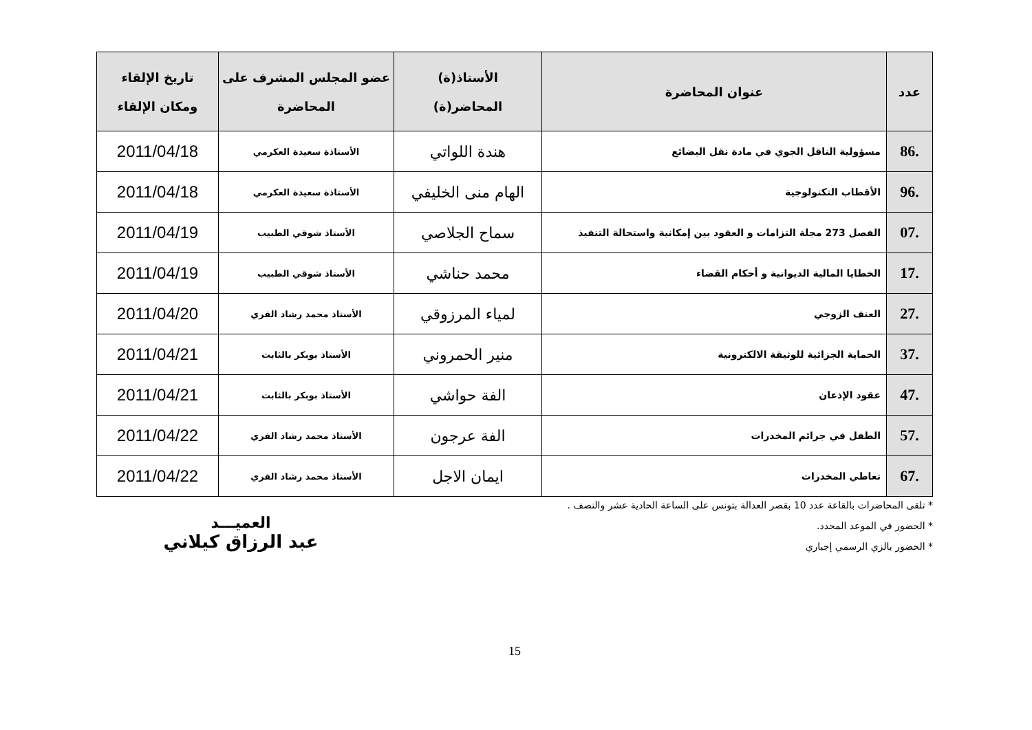| عدد | عنوان المحاضرة | الأستاذ(ة) المحاضر(ة) | عضو المجلس المشرف على المحاضرة | تاريخ الإلقاء ومكان الإلقاء |
| --- | --- | --- | --- | --- |
| .86 | مسؤولية الناقل الجوي في مادة نقل البضائع | هندة اللواتي | الأستاذة سعيدة العكرمي | 2011/04/18 |
| .96 | الأقطاب التكنولوجية | الهام منى الخليفي | الأستاذة سعيدة العكرمي | 2011/04/18 |
| .07 | الفصل 273 مجلة التزامات و العقود بين إمكانية واستحالة التنفيذ | سماح الجلاصي | الأستاذ شوقي الطبيب | 2011/04/19 |
| .17 | الخطايا المالية الديوانية و أحكام القضاء | محمد حناشي | الأستاذ شوقي الطبيب | 2011/04/19 |
| .27 | العنف الزوجي | لمياء المرزوقي | الأستاذ محمد رشاد الفري | 2011/04/20 |
| .37 | الحماية الجزائية للوثيقة الالكترونية | منير الحمروني | الأستاذ بوبكر بالثابت | 2011/04/21 |
| .47 | عقود الإذعان | الفة حواشي | الأستاذ بوبكر بالثابت | 2011/04/21 |
| .57 | الطفل في جرائم المخدرات | الفة عرجون | الأستاذ محمد رشاد الفري | 2011/04/22 |
| .67 | تعاطي المخدرات | ايمان الاجل | الأستاذ محمد رشاد الفري | 2011/04/22 |
* تلقى المحاضرات بالقاعة عدد 10 بقصر العدالة بتونس على الساعة الحادية عشر والنصف .
* الحضور في الموعد المحدد.
* الحضور بالزي الرسمي إجباري
العميـــد
عبد الرزاق كيلاني
15